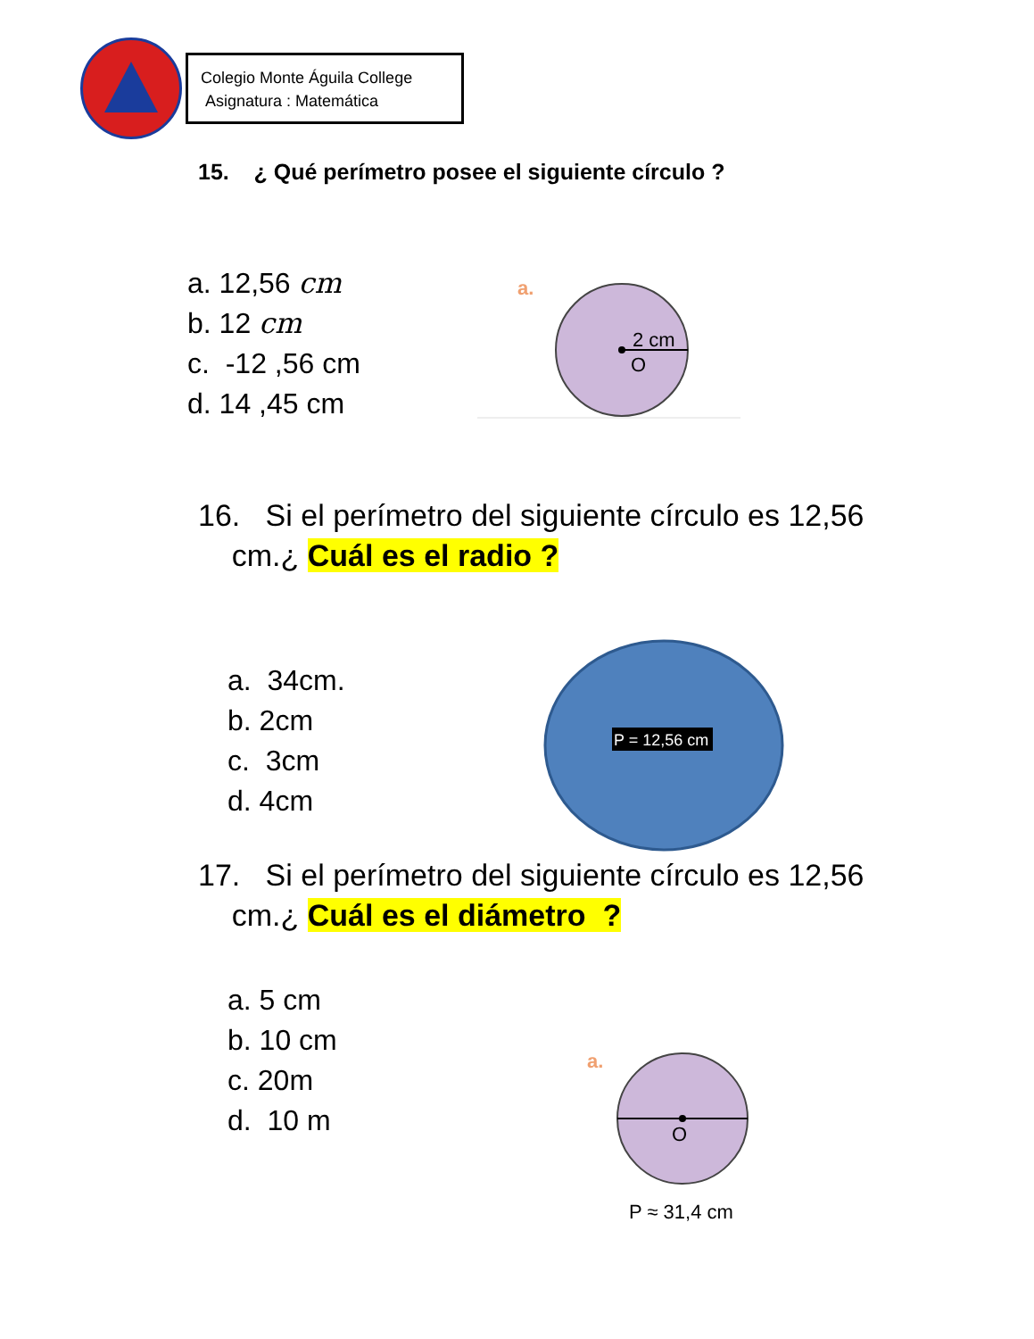Colegio Monte Águila College
Asignatura : Matemática
15. ¿ Qué perímetro posee el siguiente círculo ?
a. 12,56 cm
b. 12 cm
c. -12 ,56 cm
d. 14 ,45 cm
a.
2 cm
O
16. Si el perímetro del siguiente círculo es 12,56
cm.¿ Cuál es el radio ?
a. 34cm.
b. 2cm
c. 3cm
d. 4cm
P = 12,56 cm
17. Si el perímetro del siguiente círculo es 12,56
cm.¿ Cuál es el diámetro ?
a. 5 cm
b. 10 cm
c. 20m
d. 10 m
a.
O
P ≈ 31,4 cm